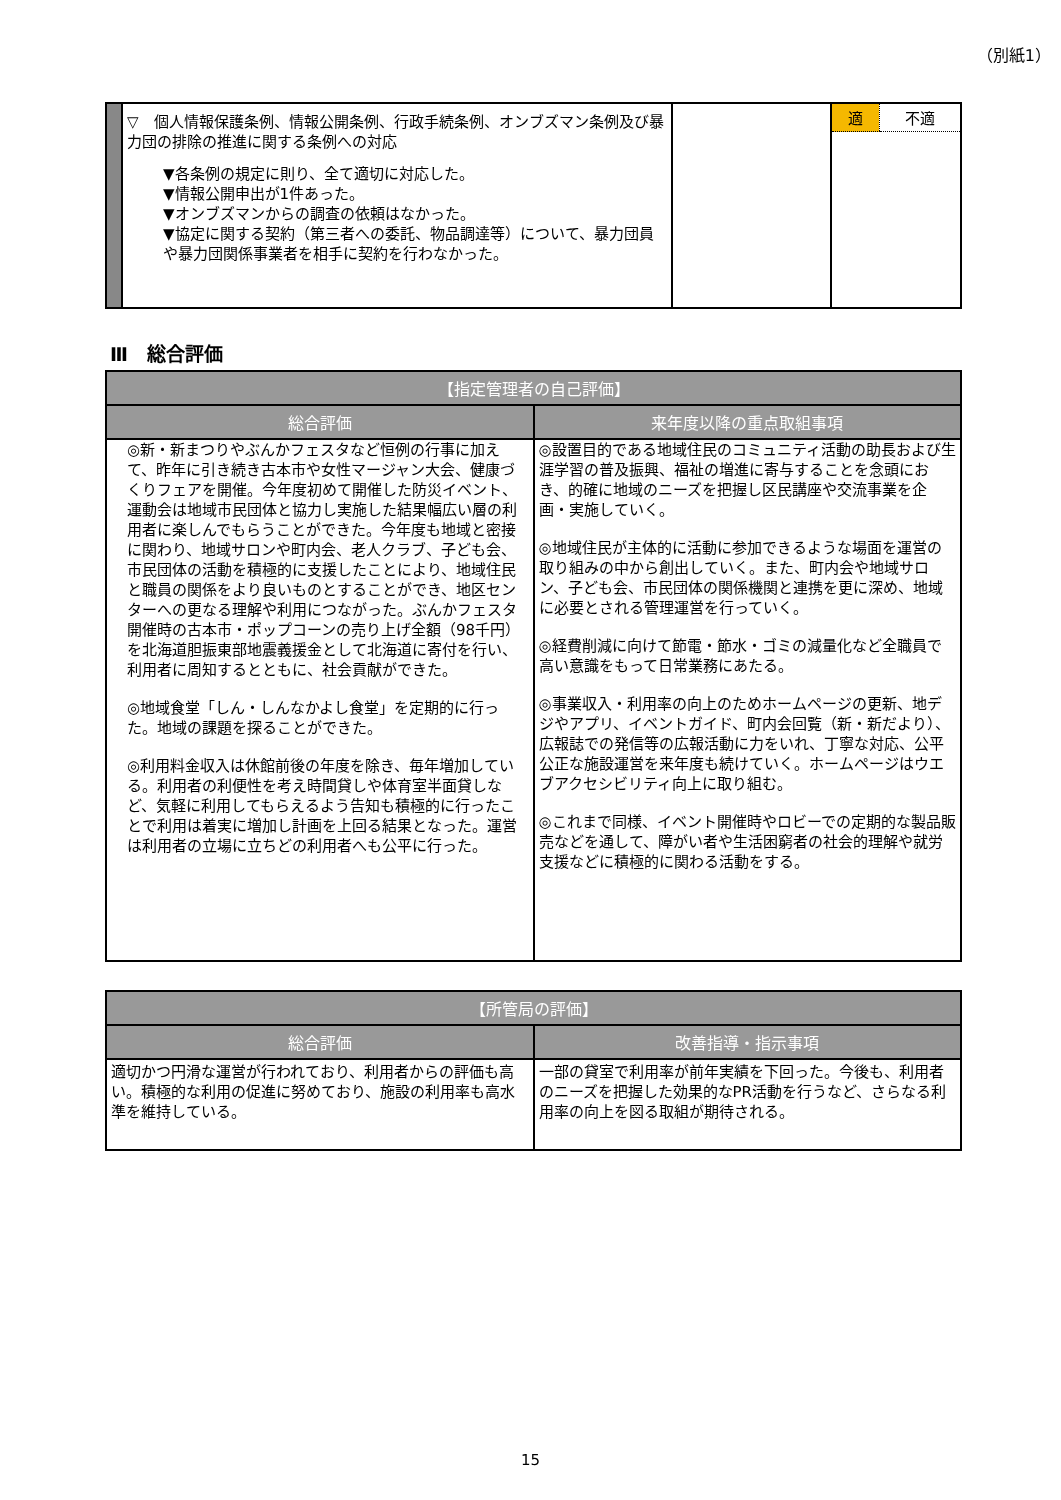（別紙1）
| | ▽ 個人情報保護条例、情報公開条例、行政手続条例、オンブズマン条例及び暴力団の排除の推進に関する条例への対応 ▼各条例の規定に則り、全て適切に対応した。 ▼情報公開申出が1件あった。 ▼オンブズマンからの調査の依頼はなかった。 ▼協定に関する契約（第三者への委託、物品調達等）について、暴力団員や暴力団関係事業者を相手に契約を行わなかった。 | | / 適 / 不適 / |
Ⅲ　総合評価
| 【指定管理者の自己評価】 | |
| --- | --- |
| 総合評価 | 来年度以降の重点取組事項 |
| ◎新・新まつりやぶんかフェスタなど恒例の行事に加えて、昨年に引き続き古本市や女性マージャン大会、健康づくりフェアを開催。今年度初めて開催した防災イベント、運動会は地域市民団体と協力し実施した結果幅広い層の利用者に楽しんでもらうことができた。今年度も地域と密接に関わり、地域サロンや町内会、老人クラブ、子ども会、市民団体の活動を積極的に支援したことにより、地域住民と職員の関係をより良いものとすることができ、地区センターへの更なる理解や利用につながった。ぶんかフェスタ開催時の古本市・ポップコーンの売り上げ全額（98千円）を北海道胆振東部地震義援金として北海道に寄付を行い、利用者に周知するとともに、社会貢献ができた。 ◎地域食堂「しん・しんなかよし食堂」を定期的に行った。地域の課題を探ることができた。 ◎利用料金収入は休館前後の年度を除き、毎年増加している。利用者の利便性を考え時間貸しや体育室半面貸しなど、気軽に利用してもらえるよう告知も積極的に行ったことで利用は着実に増加し計画を上回る結果となった。運営は利用者の立場に立ちどの利用者へも公平に行った。 | ◎設置目的である地域住民のコミュニティ活動の助長および生涯学習の普及振興、福祉の増進に寄与することを念頭におき、的確に地域のニーズを把握し区民講座や交流事業を企画・実施していく。 ◎地域住民が主体的に活動に参加できるような場面を運営の取り組みの中から創出していく。また、町内会や地域サロン、子ども会、市民団体の関係機関と連携を更に深め、地域に必要とされる管理運営を行っていく。 ◎経費削減に向けて節電・節水・ゴミの減量化など全職員で高い意識をもって日常業務にあたる。 ◎事業収入・利用率の向上のためホームページの更新、地デジやアプリ、イベントガイド、町内会回覧（新・新だより）、広報誌での発信等の広報活動に力をいれ、丁寧な対応、公平公正な施設運営を来年度も続けていく。ホームページはウエブアクセシビリティ向上に取り組む。 ◎これまで同様、イベント開催時やロビーでの定期的な製品販売などを通して、障がい者や生活困窮者の社会的理解や就労支援などに積極的に関わる活動をする。 |
| 【所管局の評価】 | |
| --- | --- |
| 総合評価 | 改善指導・指示事項 |
| 適切かつ円滑な運営が行われており、利用者からの評価も高い。積極的な利用の促進に努めており、施設の利用率も高水準を維持している。 | 一部の貸室で利用率が前年実績を下回った。今後も、利用者のニーズを把握した効果的なPR活動を行うなど、さらなる利用率の向上を図る取組が期待される。 |
15